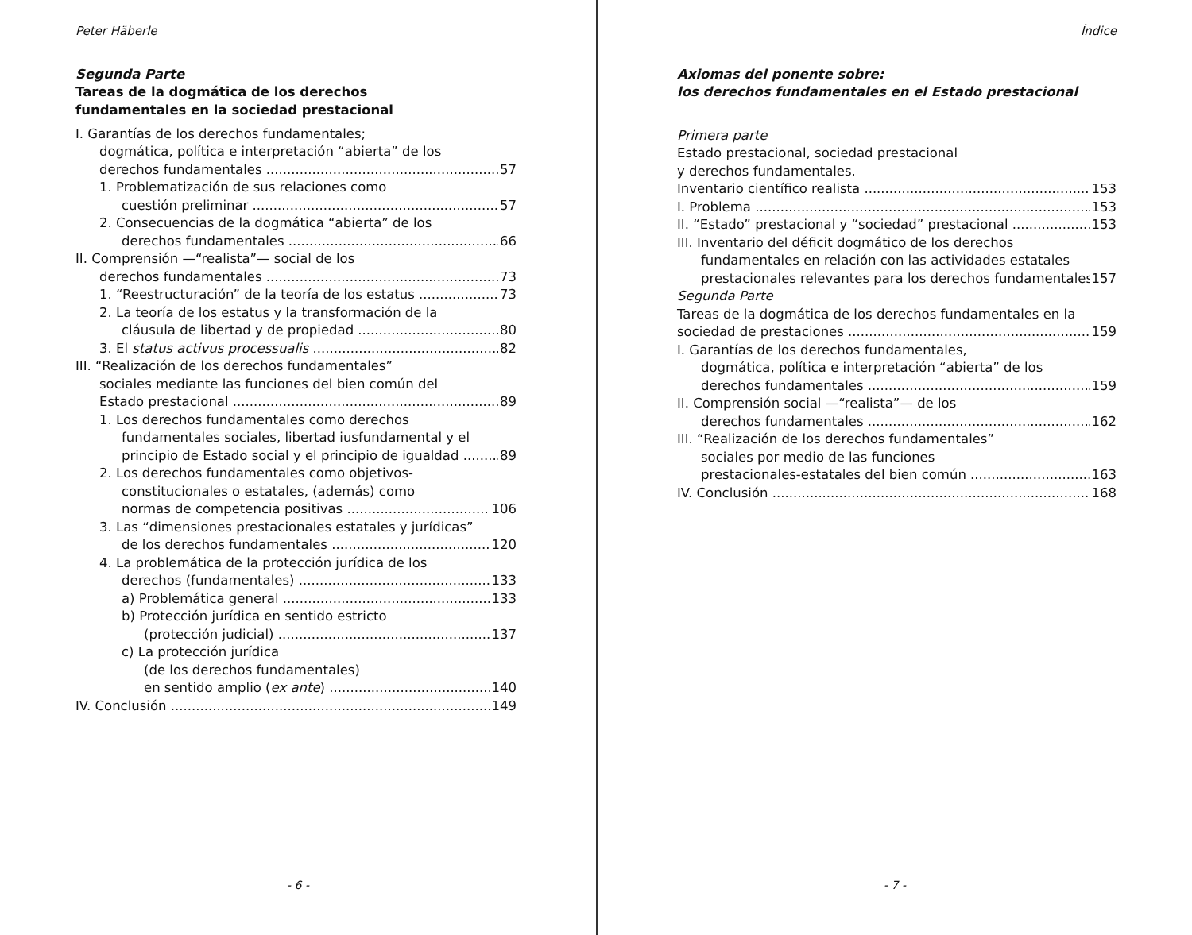Peter Häberle
Segunda Parte
Tareas de la dogmática de los derechos
fundamentales en la sociedad prestacional
I. Garantías de los derechos fundamentales;
dogmática, política e interpretación “abierta” de los
derechos fundamentales 57
1. Problematización de sus relaciones como
cuestión preliminar 57
2. Consecuencias de la dogmática “abierta” de los
derechos fundamentales 66
II. Comprensión —“realista”— social de los
derechos fundamentales 73
1. “Reestructuración” de la teoría de los estatus 73
2. La teoría de los estatus y la transformación de la
cláusula de libertad y de propiedad 80
3. El status activus processualis 82
III. “Realización de los derechos fundamentales”
sociales mediante las funciones del bien común del
Estado prestacional 89
1. Los derechos fundamentales como derechos
fundamentales sociales, libertad iusfundamental y el
principio de Estado social y el principio de igualdad 89
2. Los derechos fundamentales como objetivos-
constitucionales o estatales, (además) como
normas de competencia positivas 106
3. Las “dimensiones prestacionales estatales y jurídicas”
de los derechos fundamentales 120
4. La problemática de la protección jurídica de los
derechos (fundamentales) 133
a) Problemática general 133
b) Protección jurídica en sentido estricto
(protección judicial) 137
c) La protección jurídica
(de los derechos fundamentales)
en sentido amplio (ex ante) 140
IV. Conclusión 149
- 6 -
Índice
Axiomas del ponente sobre:
los derechos fundamentales en el Estado prestacional
Primera parte
Estado prestacional, sociedad prestacional
y derechos fundamentales.
Inventario científico realista 153
I. Problema 153
II. “Estado” prestacional y “sociedad” prestacional 153
III. Inventario del déficit dogmático de los derechos
fundamentales en relación con las actividades estatales
prestacionales relevantes para los derechos fundamentales 157
Segunda Parte
Tareas de la dogmática de los derechos fundamentales en la
sociedad de prestaciones 159
I. Garantías de los derechos fundamentales,
dogmática, política e interpretación “abierta” de los
derechos fundamentales 159
II. Comprensión social —“realista”— de los
derechos fundamentales 162
III. “Realización de los derechos fundamentales”
sociales por medio de las funciones
prestacionales-estatales del bien común 163
IV. Conclusión 168
- 7 -